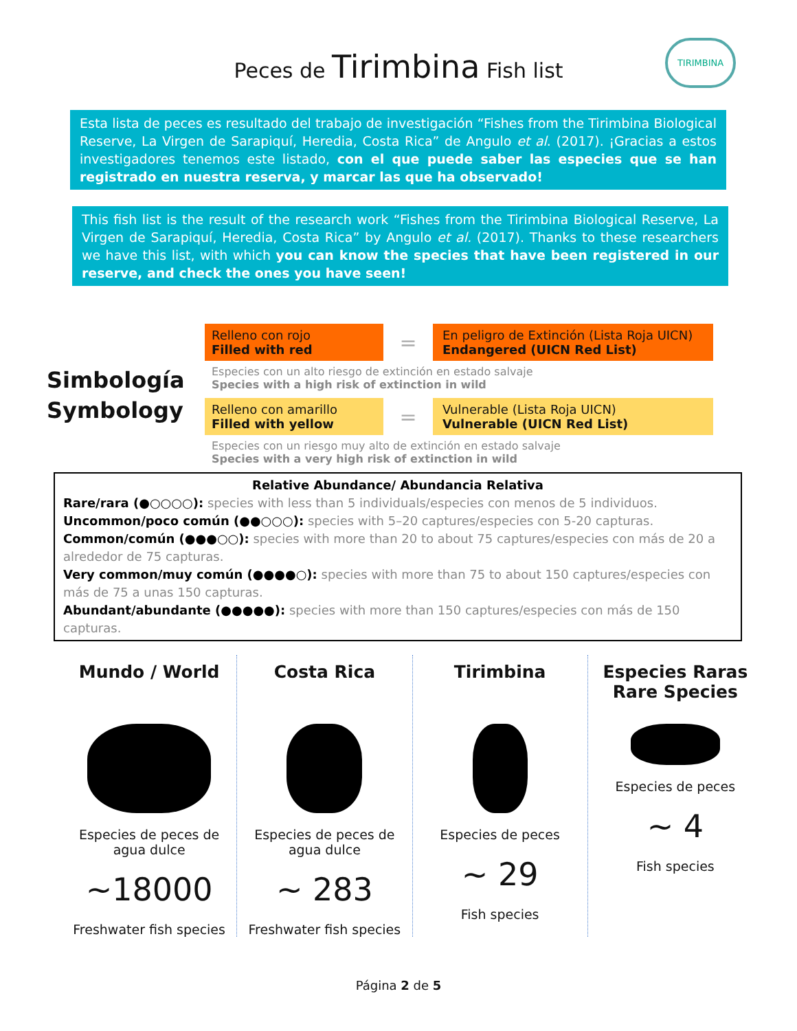Peces de Tirimbina Fish list
TIRIMBINA
Esta lista de peces es resultado del trabajo de investigación “Fishes from the Tirimbina Biological Reserve, La Virgen de Sarapiquí, Heredia, Costa Rica” de Angulo et al. (2017). ¡Gracias a estos investigadores tenemos este listado, con el que puede saber las especies que se han registrado en nuestra reserva, y marcar las que ha observado!
This fish list is the result of the research work “Fishes from the Tirimbina Biological Reserve, La Virgen de Sarapiquí, Heredia, Costa Rica” by Angulo et al. (2017). Thanks to these researchers we have this list, with which you can know the species that have been registered in our reserve, and check the ones you have seen!
Simbología
Symbology
Relleno con rojo
Filled with red
=
En peligro de Extinción (Lista Roja UICN)
Endangered (UICN Red List)
Especies con un alto riesgo de extinción en estado salvaje
Species with a high risk of extinction in wild
Relleno con amarillo
Filled with yellow
=
Vulnerable (Lista Roja UICN)
Vulnerable (UICN Red List)
Especies con un riesgo muy alto de extinción en estado salvaje
Species with a very high risk of extinction in wild
Relative Abundance/ Abundancia Relativa
Rare/rara (●○○○○): species with less than 5 individuals/especies con menos de 5 individuos.
Uncommon/poco común (●●○○○): species with 5–20 captures/especies con 5-20 capturas.
Common/común (●●●○○): species with more than 20 to about 75 captures/especies con más de 20 a alrededor de 75 capturas.
Very common/muy común (●●●●○): species with more than 75 to about 150 captures/especies con más de 75 a unas 150 capturas.
Abundant/abundante (●●●●●): species with more than 150 captures/especies con más de 150 capturas.
Mundo / World
Especies de peces de agua dulce
~18000
Freshwater fish species
Costa Rica
Especies de peces de agua dulce
~ 283
Freshwater fish species
Tirimbina
Especies de peces
~ 29
Fish species
Especies Raras
Rare Species
Especies de peces
~ 4
Fish species
Página 2 de 5